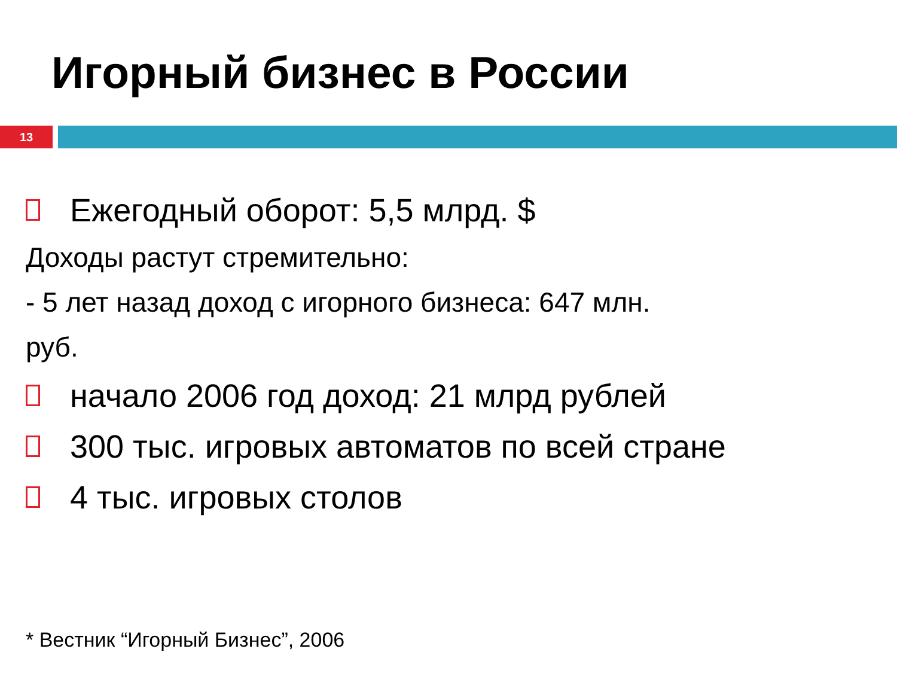Игорный бизнес в России
13
Ежегодный оборот: 5,5 млрд. $
Доходы растут стремительно:
- 5 лет назад доход с игорного бизнеса: 647 млн.
руб.
начало 2006 год доход: 21 млрд рублей
300 тыс. игровых автоматов по всей стране
4 тыс. игровых столов
* Вестник “Игорный Бизнес”, 2006